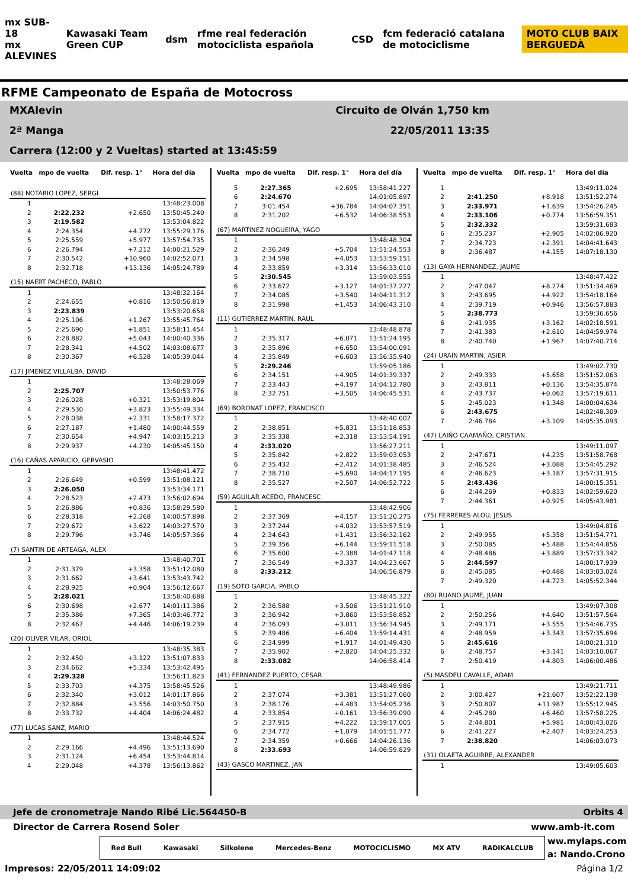mx SUB-18
mx ALEVINES
Kawasaki Team Green CUP dsm
rfme real federación motociclista española
CSD
fcm federació catalana de motociclisme
MOTO CLUB BAIX BERGUEDÀ
RFME Campeonato de España de Motocross
MXAlevin Circuito de Olván 1,750 km
2ª Manga 22/05/2011 13:35
Carrera (12:00 y 2 Vueltas) started at 13:45:59
| Vuelta | mpo de vuelta | Dif. resp. 1° | Hora del día |
| --- | --- | --- | --- |
| (88) NOTARIO LOPEZ, SERGI | | | |
| 1 | | | 13:48:23.008 |
| 2 | 2:22.232 | +2.650 | 13:50:45.240 |
| 3 | 2:19.582 | | 13:53:04.822 |
| 4 | 2:24.354 | +4.772 | 13:55:29.176 |
| 5 | 2:25.559 | +5.977 | 13:57:54.735 |
| 6 | 2:26.794 | +7.212 | 14:00:21.529 |
| 7 | 2:30.542 | +10.960 | 14:02:52.071 |
| 8 | 2:32.718 | +13.136 | 14:05:24.789 |
| (15) NAERT PACHECO, PABLO | | | |
| 1 | | | 13:48:32.164 |
| 2 | 2:24.655 | +0.816 | 13:50:56.819 |
| 3 | 2:23.839 | | 13:53:20.658 |
| 4 | 2:25.106 | +1.267 | 13:55:45.764 |
| 5 | 2:25.690 | +1.851 | 13:58:11.454 |
| 6 | 2:28.882 | +5.043 | 14:00:40.336 |
| 7 | 2:28.341 | +4.502 | 14:03:08.677 |
| 8 | 2:30.367 | +6.528 | 14:05:39.044 |
| (17) JIMENEZ VILLALBA, DAVID | | | |
| 1 | | | 13:48:28.069 |
| 2 | 2:25.707 | | 13:50:53.776 |
| 3 | 2:26.028 | +0.321 | 13:53:19.804 |
| 4 | 2:29.530 | +3.823 | 13:55:49.334 |
| 5 | 2:28.038 | +2.331 | 13:58:17.372 |
| 6 | 2:27.187 | +1.480 | 14:00:44.559 |
| 7 | 2:30.654 | +4.947 | 14:03:15.213 |
| 8 | 2:29.937 | +4.230 | 14:05:45.150 |
| (16) CAÑAS APARICIO, GERVASIO | | | |
| 1 | | | 13:48:41.472 |
| 2 | 2:26.649 | +0.599 | 13:51:08.121 |
| 3 | 2:26.050 | | 13:53:34.171 |
| 4 | 2:28.523 | +2.473 | 13:56:02.694 |
| 5 | 2:26.886 | +0.836 | 13:58:29.580 |
| 6 | 2:28.318 | +2.268 | 14:00:57.898 |
| 7 | 2:29.672 | +3.622 | 14:03:27.570 |
| 8 | 2:29.796 | +3.746 | 14:05:57.366 |
| (7) SANTIN DE ARTEAGA, ALEX | | | |
| 1 | | | 13:48:40.701 |
| 2 | 2:31.379 | +3.358 | 13:51:12.080 |
| 3 | 2:31.662 | +3.641 | 13:53:43.742 |
| 4 | 2:28.925 | +0.904 | 13:56:12.667 |
| 5 | 2:28.021 | | 13:58:40.688 |
| 6 | 2:30.698 | +2.677 | 14:01:11.386 |
| 7 | 2:35.386 | +7.365 | 14:03:46.772 |
| 8 | 2:32.467 | +4.446 | 14:06:19.239 |
| (20) OLIVER VILAR, ORIOL | | | |
| 1 | | | 13:48:35.383 |
| 2 | 2:32.450 | +3.122 | 13:51:07.833 |
| 3 | 2:34.662 | +5.334 | 13:53:42.495 |
| 4 | 2:29.328 | | 13:56:11.823 |
| 5 | 2:33.703 | +4.375 | 13:58:45.526 |
| 6 | 2:32.340 | +3.012 | 14:01:17.866 |
| 7 | 2:32.884 | +3.556 | 14:03:50.750 |
| 8 | 2:33.732 | +4.404 | 14:06:24.482 |
| (77) LUCAS SANZ, MARIO | | | |
| 1 | | | 13:48:44.524 |
| 2 | 2:29.166 | +4.496 | 13:51:13.690 |
| 3 | 2:31.124 | +6.454 | 13:53:44.814 |
| 4 | 2:29.048 | +4.378 | 13:56:13.862 |
| Vuelta | mpo de vuelta | Dif. resp. 1° | Hora del día |
| --- | --- | --- | --- |
| 5 | 2:27.365 | +2.695 | 13:58:41.227 |
| 6 | 2:24.670 | | 14:01:05.897 |
| 7 | 3:01.454 | +36.784 | 14:04:07.351 |
| 8 | 2:31.202 | +6.532 | 14:06:38.553 |
| (67) MARTINEZ NOGUEIRA, YAGO | | | |
| 1 | | | 13:48:48.304 |
| 2 | 2:36.249 | +5.704 | 13:51:24.553 |
| 3 | 2:34.598 | +4.053 | 13:53:59.151 |
| 4 | 2:33.859 | +3.314 | 13:56:33.010 |
| 5 | 2:30.545 | | 13:59:03.555 |
| 6 | 2:33.672 | +3.127 | 14:01:37.227 |
| 7 | 2:34.085 | +3.540 | 14:04:11.312 |
| 8 | 2:31.998 | +1.453 | 14:06:43.310 |
| (11) GUTIERREZ MARTIN, RAUL | | | |
| 1 | | | 13:48:48.878 |
| 2 | 2:35.317 | +6.071 | 13:51:24.195 |
| 3 | 2:35.896 | +6.650 | 13:54:00.091 |
| 4 | 2:35.849 | +6.603 | 13:56:35.940 |
| 5 | 2:29.246 | | 13:59:05.186 |
| 6 | 2:34.151 | +4.905 | 14:01:39.337 |
| 7 | 2:33.443 | +4.197 | 14:04:12.780 |
| 8 | 2:32.751 | +3.505 | 14:06:45.531 |
| (69) BORONAT LOPEZ, FRANCISCO | | | |
| 1 | | | 13:48:40.002 |
| 2 | 2:38.851 | +5.831 | 13:51:18.853 |
| 3 | 2:35.338 | +2.318 | 13:53:54.191 |
| 4 | 2:33.020 | | 13:56:27.211 |
| 5 | 2:35.842 | +2.822 | 13:59:03.053 |
| 6 | 2:35.432 | +2.412 | 14:01:38.485 |
| 7 | 2:38.710 | +5.690 | 14:04:17.195 |
| 8 | 2:35.527 | +2.507 | 14:06:52.722 |
| (59) AGUILAR ACEDO, FRANCESC | | | |
| 1 | | | 13:48:42.906 |
| 2 | 2:37.369 | +4.157 | 13:51:20.275 |
| 3 | 2:37.244 | +4.032 | 13:53:57.519 |
| 4 | 2:34.643 | +1.431 | 13:56:32.162 |
| 5 | 2:39.356 | +6.144 | 13:59:11.518 |
| 6 | 2:35.600 | +2.388 | 14:01:47.118 |
| 7 | 2:36.549 | +3.337 | 14:04:23.667 |
| 8 | 2:33.212 | | 14:06:56.879 |
| (19) SOTO GARCIA, PABLO | | | |
| 1 | | | 13:48:45.322 |
| 2 | 2:36.588 | +3.506 | 13:51:21.910 |
| 3 | 2:36.942 | +3.860 | 13:53:58.852 |
| 4 | 2:36.093 | +3.011 | 13:56:34.945 |
| 5 | 2:39.486 | +6.404 | 13:59:14.431 |
| 6 | 2:34.999 | +1.917 | 14:01:49.430 |
| 7 | 2:35.902 | +2.820 | 14:04:25.332 |
| 8 | 2:33.082 | | 14:06:58.414 |
| (41) FERNANDEZ PUERTO, CESAR | | | |
| 1 | | | 13:48:49.986 |
| 2 | 2:37.074 | +3.381 | 13:51:27.060 |
| 3 | 2:38.176 | +4.483 | 13:54:05.236 |
| 4 | 2:33.854 | +0.161 | 13:56:39.090 |
| 5 | 2:37.915 | +4.222 | 13:59:17.005 |
| 6 | 2:34.772 | +1.079 | 14:01:51.777 |
| 7 | 2:34.359 | +0.666 | 14:04:26.136 |
| 8 | 2:33.693 | | 14:06:59.829 |
| (43) GASCO MARTINEZ, JAN | | | |
| Vuelta | mpo de vuelta | Dif. resp. 1° | Hora del día |
| --- | --- | --- | --- |
| 1 | | | 13:49:11.024 |
| 2 | 2:41.250 | +8.918 | 13:51:52.274 |
| 3 | 2:33.971 | +1.639 | 13:54:26.245 |
| 4 | 2:33.106 | +0.774 | 13:56:59.351 |
| 5 | 2:32.332 | | 13:59:31.683 |
| 6 | 2:35.237 | +2.905 | 14:02:06.920 |
| 7 | 2:34.723 | +2.391 | 14:04:41.643 |
| 8 | 2:36.487 | +4.155 | 14:07:18.130 |
| (13) GAYA HERNANDEZ, JAUME | | | |
| 1 | | | 13:48:47.422 |
| 2 | 2:47.047 | +8.274 | 13:51:34.469 |
| 3 | 2:43.695 | +4.922 | 13:54:18.164 |
| 4 | 2:39.719 | +0.946 | 13:56:57.883 |
| 5 | 2:38.773 | | 13:59:36.656 |
| 6 | 2:41.935 | +3.162 | 14:02:18.591 |
| 7 | 2:41.383 | +2.610 | 14:04:59.974 |
| 8 | 2:40.740 | +1.967 | 14:07:40.714 |
| (24) URAIN MARTIN, ASIER | | | |
| 1 | | | 13:49:02.730 |
| 2 | 2:49.333 | +5.658 | 13:51:52.063 |
| 3 | 2:43.811 | +0.136 | 13:54:35.874 |
| 4 | 2:43.737 | +0.062 | 13:57:19.611 |
| 5 | 2:45.023 | +1.348 | 14:00:04.634 |
| 6 | 2:43.675 | | 14:02:48.309 |
| 7 | 2:46.784 | +3.109 | 14:05:35.093 |
| (47) LAIÑO CAAMAÑO, CRISTIAN | | | |
| 1 | | | 13:49:11.097 |
| 2 | 2:47.671 | +4.235 | 13:51:58.768 |
| 3 | 2:46.524 | +3.088 | 13:54:45.292 |
| 4 | 2:46.623 | +3.187 | 13:57:31.915 |
| 5 | 2:43.436 | | 14:00:15.351 |
| 6 | 2:44.269 | +0.833 | 14:02:59.620 |
| 7 | 2:44.361 | +0.925 | 14:05:43.981 |
| (75) FERRERES ALOU, JESUS | | | |
| 1 | | | 13:49:04.816 |
| 2 | 2:49.955 | +5.358 | 13:51:54.771 |
| 3 | 2:50.085 | +5.488 | 13:54:44.856 |
| 4 | 2:48.486 | +3.889 | 13:57:33.342 |
| 5 | 2:44.597 | | 14:00:17.939 |
| 6 | 2:45.085 | +0.488 | 14:03:03.024 |
| 7 | 2:49.320 | +4.723 | 14:05:52.344 |
| (80) RUANO JAUME, JUAN | | | |
| 1 | | | 13:49:07.308 |
| 2 | 2:50.256 | +4.640 | 13:51:57.564 |
| 3 | 2:49.171 | +3.555 | 13:54:46.735 |
| 4 | 2:48.959 | +3.343 | 13:57:35.694 |
| 5 | 2:45.616 | | 14:00:21.310 |
| 6 | 2:48.757 | +3.141 | 14:03:10.067 |
| 7 | 2:50.419 | +4.803 | 14:06:00.486 |
| (5) MASDEU CAVALLE, ADAM | | | |
| 1 | | | 13:49:21.711 |
| 2 | 3:00.427 | +21.607 | 13:52:22.138 |
| 3 | 2:50.807 | +11.987 | 13:55:12.945 |
| 4 | 2:45.280 | +6.460 | 13:57:58.225 |
| 5 | 2:44.801 | +5.981 | 14:00:43.026 |
| 6 | 2:41.227 | +2.407 | 14:03:24.253 |
| 7 | 2:38.820 | | 14:06:03.073 |
| (31) OLAETA AGUIRRE, ALEXANDER | | | |
| 1 | | | 13:49:05.603 |
Jefe de cronometraje Nando Ribé Lic.564450-B Orbits 4
Director de Carrera Rosend Soler www.amb-it.com
Red Bull Kawasaki Silkolene Mercedes-Benz MOTOCICLISMO MX ATV RADIKALCLUB
ww.mylaps.com
a: Nando.Crono
Impresos: 22/05/2011 14:09:02 Página 1/2